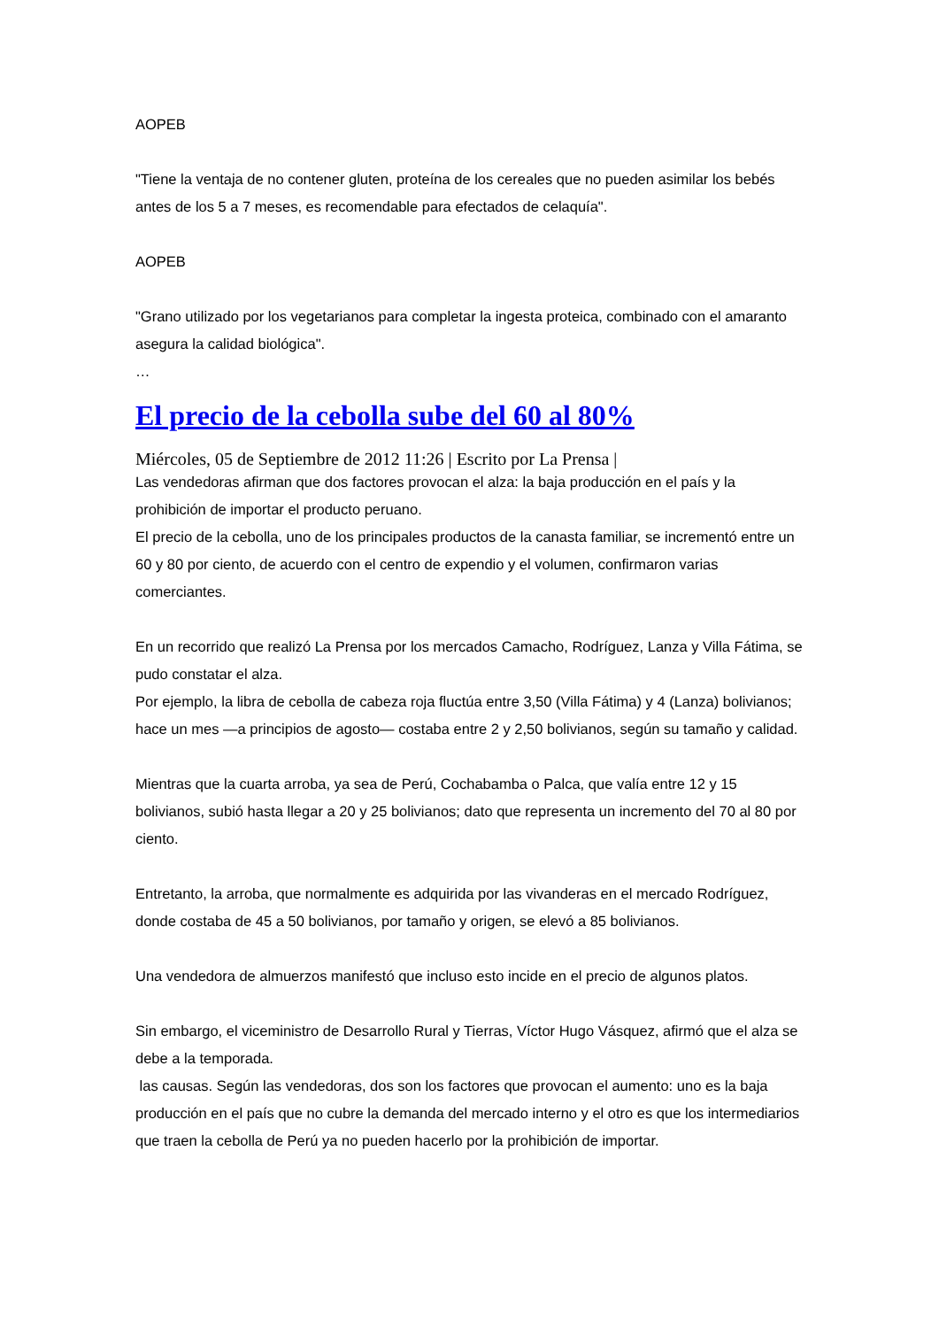AOPEB
"Tiene la ventaja de no contener gluten, proteína de los cereales que no pueden asimilar los bebés antes de los 5 a 7 meses, es recomendable para efectados de celaquía".
AOPEB
"Grano utilizado por los vegetarianos para completar la ingesta proteica, combinado con el amaranto asegura la calidad biológica".
…
El precio de la cebolla sube del 60 al 80%
Miércoles, 05 de Septiembre de 2012 11:26 | Escrito por La Prensa |
Las vendedoras afirman que dos factores provocan el alza: la baja producción en el país y la prohibición de importar el producto peruano.
El precio de la cebolla, uno de los principales productos de la canasta familiar, se incrementó entre un 60 y 80 por ciento, de acuerdo con el centro de expendio y el volumen, confirmaron varias comerciantes.
En un recorrido que realizó La Prensa por los mercados Camacho, Rodríguez, Lanza y Villa Fátima, se pudo constatar el alza.
Por ejemplo, la libra de cebolla de cabeza roja fluctúa entre 3,50 (Villa Fátima) y 4 (Lanza) bolivianos; hace un mes —a principios de agosto— costaba entre 2 y 2,50 bolivianos, según su tamaño y calidad.
Mientras que la cuarta arroba, ya sea de Perú, Cochabamba o Palca, que valía entre 12 y 15 bolivianos, subió hasta llegar a 20 y 25 bolivianos; dato que representa un incremento del 70 al 80 por ciento.
Entretanto, la arroba, que normalmente es adquirida por las vivanderas en el mercado Rodríguez, donde costaba de 45 a 50 bolivianos, por tamaño y origen, se elevó a 85 bolivianos.
Una vendedora de almuerzos manifestó que incluso esto incide en el precio de algunos platos.
Sin embargo, el viceministro de Desarrollo Rural y Tierras, Víctor Hugo Vásquez, afirmó que el alza se debe a la temporada.
las causas. Según las vendedoras, dos son los factores que provocan el aumento: uno es la baja producción en el país que no cubre la demanda del mercado interno y el otro es que los intermediarios que traen la cebolla de Perú ya no pueden hacerlo por la prohibición de importar.